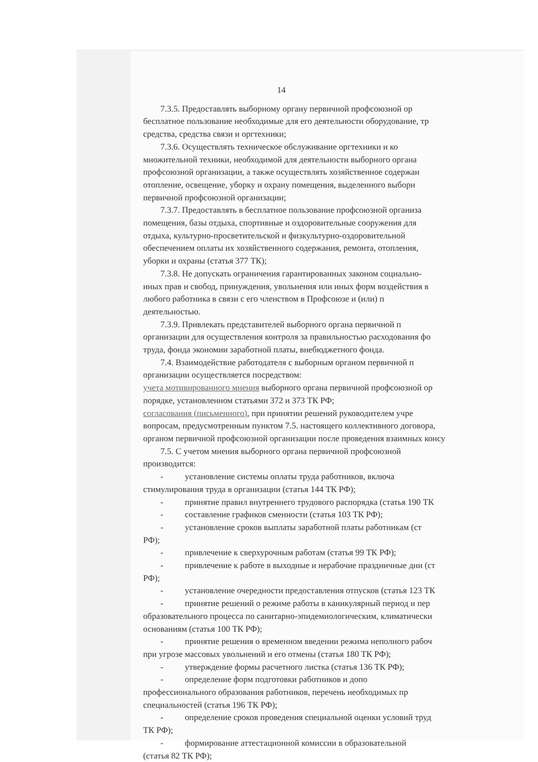14
7.3.5. Предоставлять выборному органу первичной профсоюзной ор
бесплатное пользование необходимые для его деятельности оборудование, тр
средства, средства связи и оргтехники;
7.3.6. Осуществлять техническое обслуживание оргтехники и ко
множительной техники, необходимой для деятельности выборного органа
профсоюзной организации, а также осуществлять хозяйственное содержан
отопление, освещение, уборку и охрану помещения, выделенного выборн
первичной профсоюзной организации;
7.3.7. Предоставлять в бесплатное пользование профсоюзной организа
помещения, базы отдыха, спортивные и оздоровительные сооружения для
отдыха, культурно-просветительской и физкультурно-оздоровительной
обеспечением оплаты их хозяйственного содержания, ремонта, отопления,
уборки и охраны (статья 377 ТК);
7.3.8. Не допускать ограничения гарантированных законом социально-
иных прав и свобод, принуждения, увольнения или иных форм воздействия в
любого работника в связи с его членством в Профсоюзе и (или) п
деятельностью.
7.3.9. Привлекать представителей выборного органа первичной п
организации для осуществления контроля за правильностью расходования фо
труда, фонда экономии заработной платы, внебюджетного фонда.
7.4. Взаимодействие работодателя с выборным органом первичной п
организации осуществляется посредством:
учета мотивированного мнения выборного органа первичной профсоюзной ор
порядке, установленном статьями 372 и 373 ТК РФ;
согласования (письменного), при принятии решений руководителем учре
вопросам, предусмотренным пунктом 7.5. настоящего коллективного договора,
органом первичной профсоюзной организации после проведения взаимных консу
7.5. С учетом мнения выборного органа первичной профсоюзной
производится:
- установление системы оплаты труда работников, включа
стимулирования труда в организации (статья 144 ТК РФ);
- принятие правил внутреннего трудового распорядка (статья 190 ТК
- составление графиков сменности (статья 103 ТК РФ);
- установление сроков выплаты заработной платы работникам (ст
РФ);
- привлечение к сверхурочным работам (статья 99 ТК РФ);
- привлечение к работе в выходные и нерабочие праздничные дни (ст
РФ);
- установление очередности предоставления отпусков (статья 123 ТК
- принятие решений о режиме работы в каникулярный период и пер
образовательного процесса по санитарно-эпидемиологическим, климатически
основаниям (статья 100 ТК РФ);
- принятие решения о временном введении режима неполного рабоч
при угрозе массовых увольнений и его отмены (статья 180 ТК РФ);
- утверждение формы расчетного листка (статья 136 ТК РФ);
- определение форм подготовки работников и допо
профессионального образования работников, перечень необходимых пр
специальностей (статья 196 ТК РФ);
- определение сроков проведения специальной оценки условий труд
ТК РФ);
- формирование аттестационной комиссии в образовательной
(статья 82 ТК РФ);